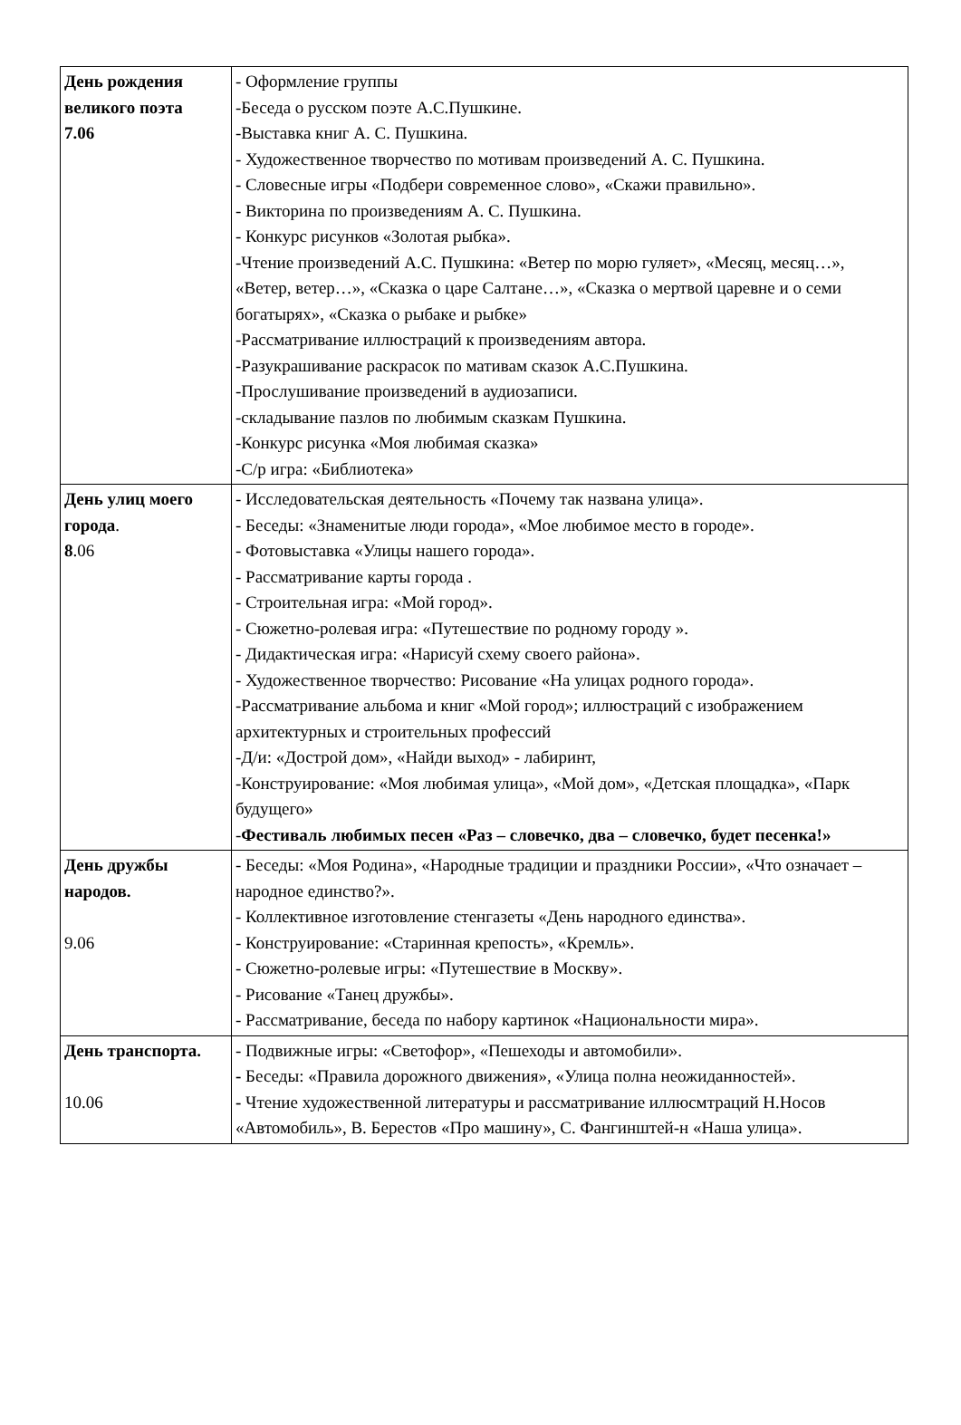| День рождения великого поэта 7.06 | - Оформление группы -Беседа о русском поэте А.С.Пушкине. -Выставка книг А. С. Пушкина. - Художественное творчество по мотивам произведений А. С. Пушкина. - Словесные игры «Подбери современное слово», «Скажи правильно». - Викторина по произведениям А. С. Пушкина. - Конкурс рисунков «Золотая рыбка». -Чтение произведений А.С. Пушкина: «Ветер по морю гуляет», «Месяц, месяц…», «Ветер, ветер…», «Сказка о царе Салтане…», «Сказка о мертвой царевне и о семи богатырях», «Сказка о рыбаке и рыбке» -Рассматривание иллюстраций к произведениям автора. -Разукрашивание раскрасок по мативам сказок А.С.Пушкина. -Прослушивание произведений в аудиозаписи. -складывание пазлов по любимым сказкам Пушкина. -Конкурс рисунка «Моя любимая сказка» -С/р игра: «Библиотека» |
| День улиц моего города . 8 .06 | - Исследовательская деятельность «Почему так названа улица». - Беседы: «Знаменитые люди города», «Мое любимое место в городе». - Фотовыставка «Улицы нашего города». - Рассматривание карты города . - Строительная игра: «Мой город». - Сюжетно-ролевая игра: «Путешествие по родному городу ». - Дидактическая игра: «Нарисуй схему своего района». - Художественное творчество: Рисование «На улицах родного города». -Рассматривание альбома и книг «Мой город»; иллюстраций с изображением архитектурных и строительных профессий -Д/и: «Дострой дом», «Найди выход» - лабиринт, -Конструирование: «Моя любимая улица», «Мой дом», «Детская площадка», «Парк будущего» - Фестиваль любимых песен «Раз – словечко, два – словечко, будет песенка!» |
| День дружбы народов. 9.06 | - Беседы: «Моя Родина», «Народные традиции и праздники России», «Что означает – народное единство?». - Коллективное изготовление стенгазеты «День народного единства». - Конструирование: «Старинная крепость», «Кремль». - Сюжетно-ролевые игры: «Путешествие в Москву». - Рисование «Танец дружбы». - Рассматривание, беседа по набору картинок «Национальности мира». |
| День транспорта. 10.06 | - Подвижные игры: «Светофор», «Пешеходы и автомобили». - Беседы: «Правила дорожного движения», «Улица полна неожиданностей». - Чтение художественной литературы и рассматривание иллюсмтраций Н.Носов «Автомобиль», В. Берестов «Про машину», С. Фангинштей-н «Наша улица». |